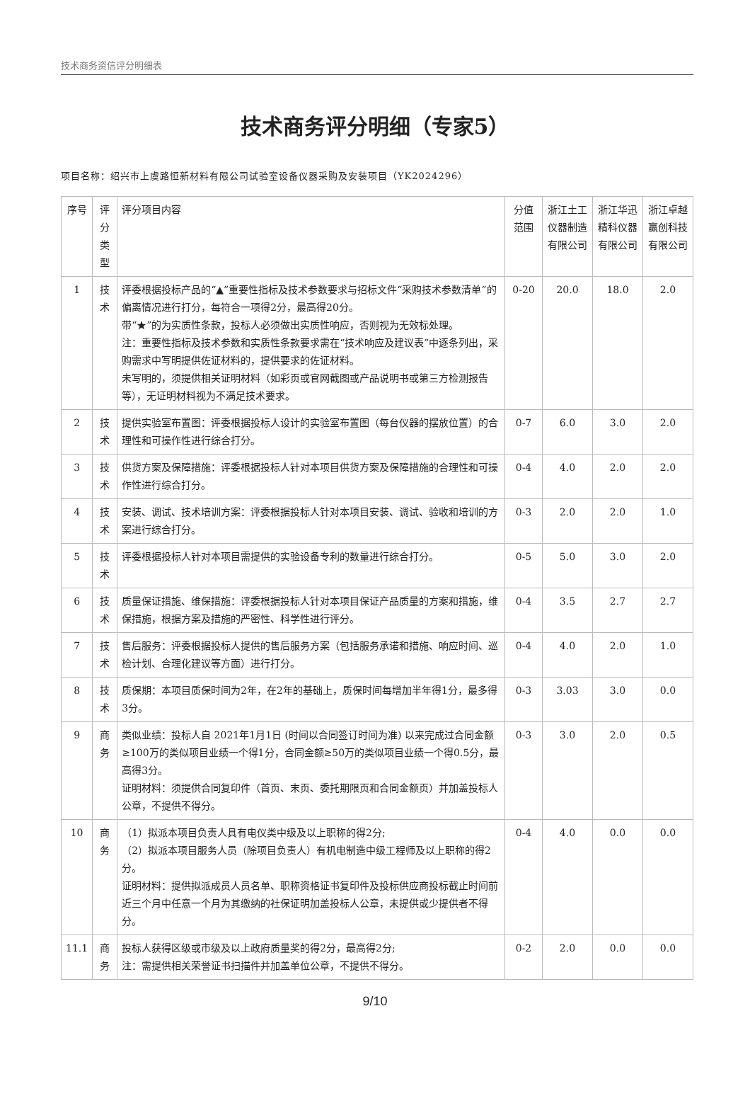技术商务资信评分明细表
技术商务评分明细（专家5）
项目名称：绍兴市上虞路恒新材料有限公司试验室设备仪器采购及安装项目（YK2024296）
| 序号 | 评分类型 | 评分项目内容 | 分值范围 | 浙江土工仪器制造有限公司 | 浙江华迅精科仪器有限公司 | 浙江卓越赢创科技有限公司 |
| --- | --- | --- | --- | --- | --- | --- |
| 1 | 技术 | 评委根据投标产品的“▲”重要性指标及技术参数要求与招标文件“采购技术参数清单”的偏离情况进行打分，每符合一项得2分，最高得20分。 带“★”的为实质性条款，投标人必须做出实质性响应，否则视为无效标处理。 注：重要性指标及技术参数和实质性条款要求需在“技术响应及建议表”中逐条列出，采购需求中写明提供佐证材料的，提供要求的佐证材料。 未写明的，须提供相关证明材料（如彩页或官网截图或产品说明书或第三方检测报告等），无证明材料视为不满足技术要求。 | 0-20 | 20.0 | 18.0 | 2.0 |
| 2 | 技术 | 提供实验室布置图：评委根据投标人设计的实验室布置图（每台仪器的摆放位置）的合理性和可操作性进行综合打分。 | 0-7 | 6.0 | 3.0 | 2.0 |
| 3 | 技术 | 供货方案及保障措施：评委根据投标人针对本项目供货方案及保障措施的合理性和可操作性进行综合打分。 | 0-4 | 4.0 | 2.0 | 2.0 |
| 4 | 技术 | 安装、调试、技术培训方案：评委根据投标人针对本项目安装、调试、验收和培训的方案进行综合打分。 | 0-3 | 2.0 | 2.0 | 1.0 |
| 5 | 技术 | 评委根据投标人针对本项目需提供的实验设备专利的数量进行综合打分。 | 0-5 | 5.0 | 3.0 | 2.0 |
| 6 | 技术 | 质量保证措施、维保措施：评委根据投标人针对本项目保证产品质量的方案和措施，维保措施，根据方案及措施的严密性、科学性进行评分。 | 0-4 | 3.5 | 2.7 | 2.7 |
| 7 | 技术 | 售后服务：评委根据投标人提供的售后服务方案（包括服务承诺和措施、响应时间、巡检计划、合理化建议等方面）进行打分。 | 0-4 | 4.0 | 2.0 | 1.0 |
| 8 | 技术 | 质保期：本项目质保时间为2年，在2年的基础上，质保时间每增加半年得1分，最多得3分。 | 0-3 | 3.03 | 3.0 | 0.0 |
| 9 | 商务 | 类似业绩：投标人自 2021年1月1日 (时间以合同签订时间为准) 以来完成过合同金额≥100万的类似项目业绩一个得1分，合同金额≥50万的类似项目业绩一个得0.5分，最高得3分。 证明材料：须提供合同复印件（首页、末页、委托期限页和合同金额页）并加盖投标人公章，不提供不得分。 | 0-3 | 3.0 | 2.0 | 0.5 |
| 10 | 商务 | （1）拟派本项目负责人具有电仪类中级及以上职称的得2分; （2）拟派本项目服务人员（除项目负责人）有机电制造中级工程师及以上职称的得2分。 证明材料：提供拟派成员人员名单、职称资格证书复印件及投标供应商投标截止时间前近三个月中任意一个月为其缴纳的社保证明加盖投标人公章，未提供或少提供者不得分。 | 0-4 | 4.0 | 0.0 | 0.0 |
| 11.1 | 商务 | 投标人获得区级或市级及以上政府质量奖的得2分，最高得2分; 注：需提供相关荣誉证书扫描件并加盖单位公章，不提供不得分。 | 0-2 | 2.0 | 0.0 | 0.0 |
9/10